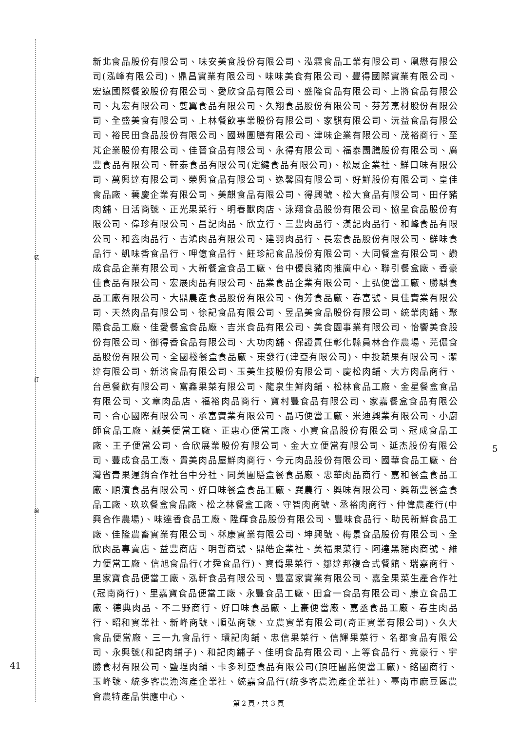裝
訂
線
新北食品股份有限公司、味安美食股份有限公司、泓霖食品工業有限公司、凰懋有限公司(泓峰有限公司)、鼎昌實業有限公司、味味美食有限公司、豐得國際實業有限公司、宏遠國際餐飲股份有限公司、愛欣食品有限公司、盛隆食品有限公司、上將食品有限公司、丸宏有限公司、雙翼食品有限公司、久翔食品股份有限公司、芬芳烹材股份有限公司、全盛美食有限公司、上林餐飲事業股份有限公司、家騏有限公司、沅益食品有限公司、裕民田食品股份有限公司、國琳團膳有限公司、津味企業有限公司、茂裕商行、至芃企業股份有限公司、佳晉食品有限公司、永得有限公司、福泰團膳股份有限公司、廣豐食品有限公司、軒泰食品有限公司(定鍵食品有限公司)、松晟企業社、鮮口味有限公司、萬興達有限公司、榮興食品有限公司、逸馨園有限公司、好鮮股份有限公司、皇佳食品廠、蕓慶企業有限公司、美麒食品有限公司、得興號、松大食品有限公司、田仔豬肉舖、日活商號、正光果菜行、明春獸肉店、泳翔食品股份有限公司、協呈食品股份有限公司、偉珍有限公司、昌記肉品、欣立行、三豐肉品行、漢記肉品行、和峰食品有限公司、和鑫肉品行、吉鴻肉品有限公司、建羽肉品行、長宏食品股份有限公司、鮮味食品行、凱味香食品行、呷億食品行、飪珍記食品股份有限公司、大同餐盒有限公司、讚成食品企業有限公司、大新餐盒食品工廠、台中優良豬肉推廣中心、聯引餐盒廠、香豪佳食品有限公司、宏展肉品有限公司、品業食品企業有限公司、上弘便當工廠、勝騏食品工廠有限公司、大鼎農產食品股份有限公司、侑芳食品廠、春富號、貝佳實業有限公司、天然肉品有限公司、徐記食品有限公司、昱品美食品股份有限公司、統業肉舖、聚陽食品工廠、佳愛餐盒食品廠、吉米食品有限公司、美食園事業有限公司、怡饗美食股份有限公司、御得香食品有限公司、大功肉舖、保證責任彰化縣員林合作農場、芫儂食品股份有限公司、全國棧餐盒食品廠、東發行(津亞有限公司)、中投蔬果有限公司、潔達有限公司、新濱食品有限公司、玉美生技股份有限公司、慶松肉舖、大方肉品商行、台邑餐飲有限公司、富鑫果菜有限公司、龍泉生鮮肉舖、松林食品工廠、金星餐盒食品有限公司、文章肉品店、福裕肉品商行、寶村豐食品有限公司、家嘉餐盒食品有限公司、合心國際有限公司、承富實業有限公司、晶巧便當工廠、米迪興業有限公司、小廚師食品工廠、誠美便當工廠、正惠心便當工廠、小寶食品股份有限公司、冠成食品工廠、王子便當公司、合欣展業股份有限公司、金大立便當有限公司、延杰股份有限公司、豐成食品工廠、貴美肉品屋鮮肉商行、今元肉品股份有限公司、國華食品工廠、台灣省青果運銷合作社台中分社、同美團膳盒餐食品廠、忠華肉品商行、嘉和餐盒食品工廠、順濱食品有限公司、好口味餐盒食品工廠、巽農行、興味有限公司、興新豐餐盒食品工廠、玖玖餐盒食品廠、松之林餐盒工廠、守智肉商號、丞裕肉商行、仲偉農產行(中興合作農場)、味達香食品工廠、陞輝食品股份有限公司、豐味食品行、助民新鮮食品工廠、佳隆農畜實業有限公司、秝康實業有限公司、坤興號、梅景食品股份有限公司、全欣肉品專賣店、益豐商店、明哲商號、鼎皓企業社、美福果菜行、阿達黑豬肉商號、維力便當工廠、信旭食品行(才舜食品行)、寶僑果菜行、鄒達邦複合式餐館、瑞嘉商行、里家寶食品便當工廠、泓軒食品有限公司、豐富家實業有限公司、嘉全果菜生產合作社(冠南商行)、里嘉寶食品便當工廠、永豐食品工廠、田倉一食品有限公司、康立食品工廠、德典肉品、不二野商行、好口味食品廠、上豪便當廠、嘉丞食品工廠、春生肉品行、昭和實業社、新峰商號、順弘商號、立農實業有限公司(奇正實業有限公司)、久大食品便當廠、三一九食品行、環記肉舖、忠信果菜行、信輝果菜行、名都食品有限公司、永興號(和記肉鋪子)、和記肉鋪子、佳明食品有限公司、上等食品行、竟豪行、宇勝食材有限公司、鹽埕肉舖、卡多利亞食品有限公司(頂旺團膳便當工廠)、銘國商行、玉峰號、統多客農漁海產企業社、統嘉食品行(統多客農漁產企業社)、臺南市麻豆區農會農特產品供應中心、
5
41
第 2 頁，共 3 頁